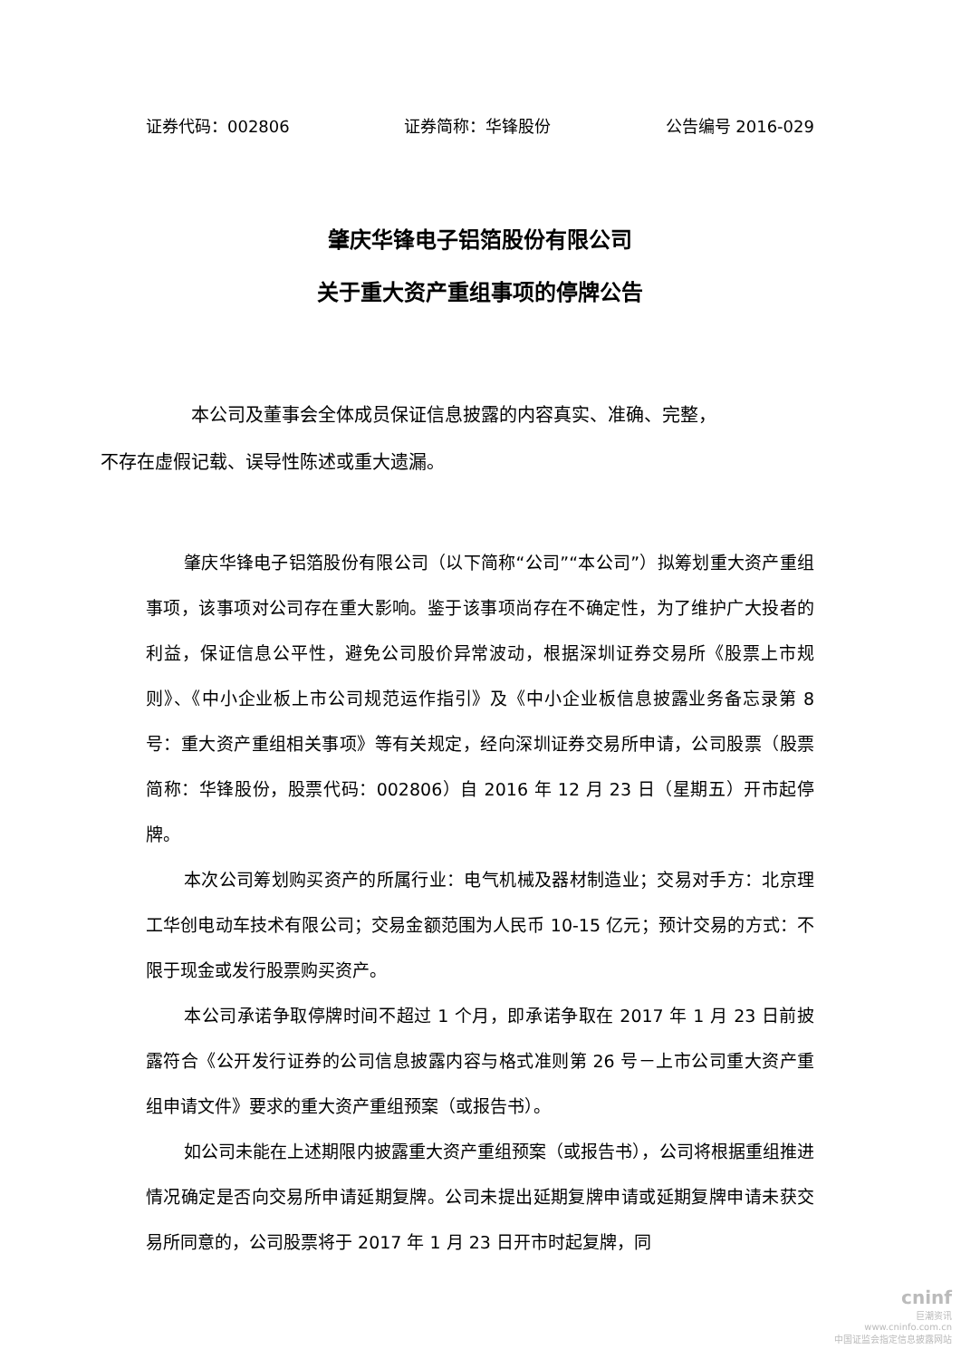证券代码：002806 证券简称：华锋股份 公告编号 2016-029
肇庆华锋电子铝箔股份有限公司
关于重大资产重组事项的停牌公告
本公司及董事会全体成员保证信息披露的内容真实、准确、完整，
不存在虚假记载、误导性陈述或重大遗漏。
肇庆华锋电子铝箔股份有限公司（以下简称“公司”“本公司”）拟筹划重大资产重组事项，该事项对公司存在重大影响。鉴于该事项尚存在不确定性，为了维护广大投者的利益，保证信息公平性，避免公司股价异常波动，根据深圳证券交易所《股票上市规则》、《中小企业板上市公司规范运作指引》及《中小企业板信息披露业务备忘录第 8 号：重大资产重组相关事项》等有关规定，经向深圳证券交易所申请，公司股票（股票简称：华锋股份，股票代码：002806）自 2016 年 12 月 23 日（星期五）开市起停牌。
本次公司筹划购买资产的所属行业：电气机械及器材制造业；交易对手方：北京理工华创电动车技术有限公司；交易金额范围为人民币 10-15 亿元；预计交易的方式：不限于现金或发行股票购买资产。
本公司承诺争取停牌时间不超过 1 个月，即承诺争取在 2017 年 1 月 23 日前披露符合《公开发行证券的公司信息披露内容与格式准则第 26 号－上市公司重大资产重组申请文件》要求的重大资产重组预案（或报告书）。
如公司未能在上述期限内披露重大资产重组预案（或报告书），公司将根据重组推进情况确定是否向交易所申请延期复牌。公司未提出延期复牌申请或延期复牌申请未获交易所同意的，公司股票将于 2017 年 1 月 23 日开市时起复牌，同
cninf
巨潮资讯
www.cninfo.com.cn
中国证监会指定信息披露网站